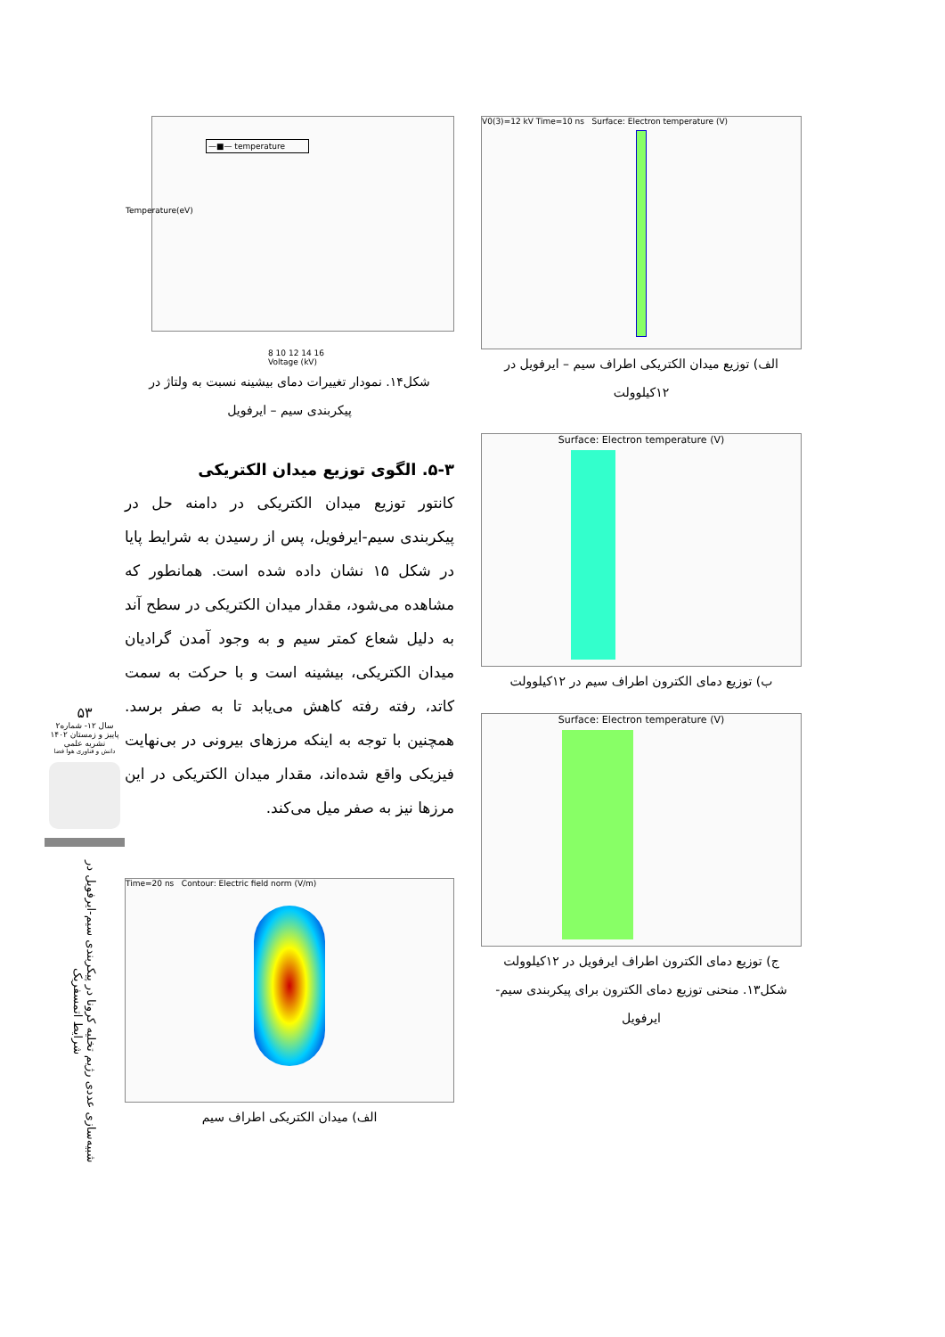۵۳
سال ۱۲- شماره۲
پاییز و زمستان ۱۴۰۲
نشریه علمی
دانش و فناوری هوا فضا
شبیه‌سازی عددی رژیم تخلیه کرونا در پیکربندی سیم-ایرفویل در شرایط اتمسفریک
—■— temperature
8 10 12 14 16
Voltage (kV)
Temperature(eV)
شکل۱۴. نمودار تغییرات دمای بیشینه نسبت به ولتاژ در پیکربندی سیم – ایرفویل
۵-۳. الگوی توزیع میدان الکتریکی
کانتور توزیع میدان الکتریکی در دامنه حل در پیکربندی سیم-ایرفویل، پس از رسیدن به شرایط پایا در شکل ۱۵ نشان داده شده است. همانطور که مشاهده می‌شود، مقدار میدان الکتریکی در سطح آند به دلیل شعاع کمتر سیم و به وجود آمدن گرادیان میدان الکتریکی، بیشینه است و با حرکت به سمت کاتد، رفته رفته کاهش می‌یابد تا به صفر برسد. همچنین با توجه به اینکه مرزهای بیرونی در بی‌نهایت فیزیکی واقع شده‌اند، مقدار میدان الکتریکی در این مرزها نیز به صفر میل می‌کند.
Time=20 ns Contour: Electric field norm (V/m)
الف) میدان الکتریکی اطراف سیم
V0(3)=12 kV Time=10 ns Surface: Electron temperature (V)
الف) توزیع میدان الکتریکی اطراف سیم – ایرفویل در ۱۲کیلوولت
Surface: Electron temperature (V)
ب) توزیع دمای الکترون اطراف سیم در ۱۲کیلوولت
Surface: Electron temperature (V)
ج) توزیع دمای الکترون اطراف ایرفویل در ۱۲کیلوولت
شکل۱۳. منحنی توزیع دمای الکترون برای پیکربندی سیم- ایرفویل